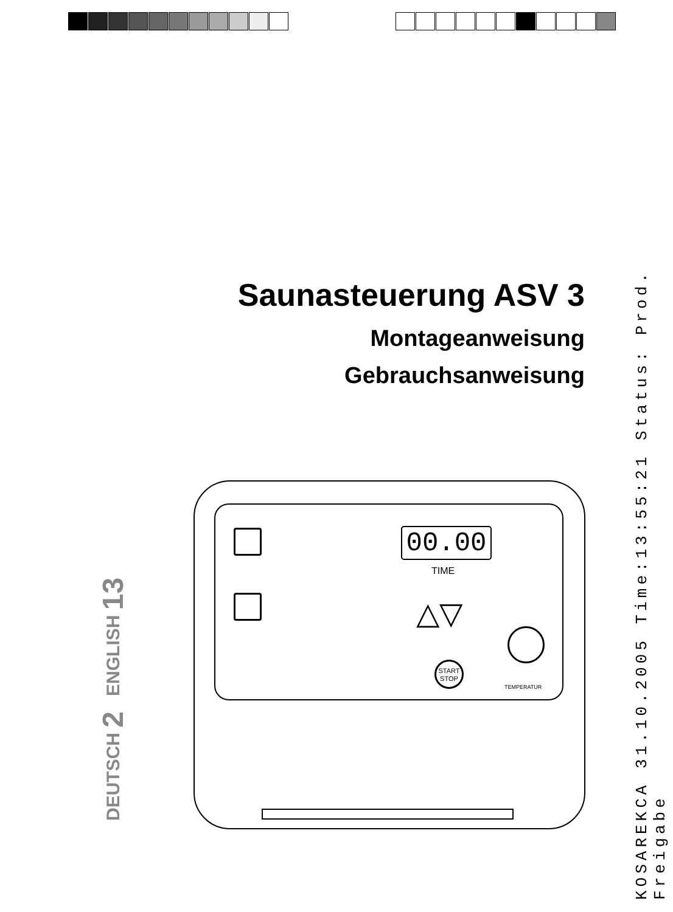Saunasteuerung ASV 3
Montageanweisung
Gebrauchsanweisung
DEUTSCH 2 ENGLISH 13
KOSAREKCA 31.10.2005 Time:13:55:21 Status: Prod. Freigabe
00.00
TIME
△▽
START
STOP
TEMPERATUR